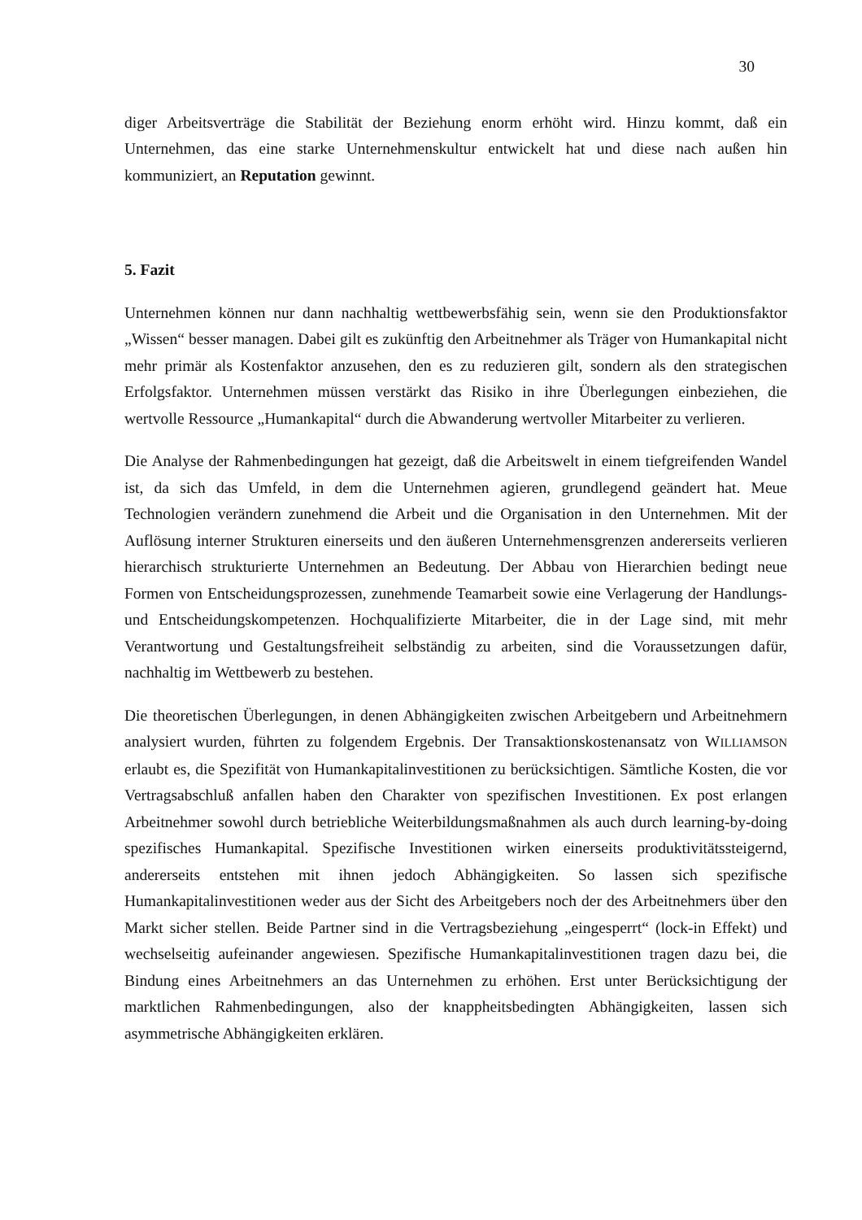30
diger Arbeitsverträge die Stabilität der Beziehung enorm erhöht wird. Hinzu kommt, daß ein Unternehmen, das eine starke Unternehmenskultur entwickelt hat und diese nach außen hin kommuniziert, an Reputation gewinnt.
5. Fazit
Unternehmen können nur dann nachhaltig wettbewerbsfähig sein, wenn sie den Produktionsfaktor „Wissen“ besser managen. Dabei gilt es zukünftig den Arbeitnehmer als Träger von Humankapital nicht mehr primär als Kostenfaktor anzusehen, den es zu reduzieren gilt, sondern als den strategischen Erfolgsfaktor. Unternehmen müssen verstärkt das Risiko in ihre Überlegungen einbeziehen, die wertvolle Ressource „Humankapital“ durch die Abwanderung wertvoller Mitarbeiter zu verlieren.
Die Analyse der Rahmenbedingungen hat gezeigt, daß die Arbeitswelt in einem tiefgreifenden Wandel ist, da sich das Umfeld, in dem die Unternehmen agieren, grundlegend geändert hat. Meue Technologien verändern zunehmend die Arbeit und die Organisation in den Unternehmen. Mit der Auflösung interner Strukturen einerseits und den äußeren Unternehmensgrenzen andererseits verlieren hierarchisch strukturierte Unternehmen an Bedeutung. Der Abbau von Hierarchien bedingt neue Formen von Entscheidungsprozessen, zunehmende Teamarbeit sowie eine Verlagerung der Handlungs- und Entscheidungskompetenzen. Hochqualifizierte Mitarbeiter, die in der Lage sind, mit mehr Verantwortung und Gestaltungsfreiheit selbständig zu arbeiten, sind die Voraussetzungen dafür, nachhaltig im Wettbewerb zu bestehen.
Die theoretischen Überlegungen, in denen Abhängigkeiten zwischen Arbeitgebern und Arbeitnehmern analysiert wurden, führten zu folgendem Ergebnis. Der Transaktionskostenansatz von WILLIAMSON erlaubt es, die Spezifität von Humankapitalinvestitionen zu berücksichtigen. Sämtliche Kosten, die vor Vertragsabschluß anfallen haben den Charakter von spezifischen Investitionen. Ex post erlangen Arbeitnehmer sowohl durch betriebliche Weiterbildungsmaßnahmen als auch durch learning-by-doing spezifisches Humankapital. Spezifische Investitionen wirken einerseits produktivitätssteigernd, andererseits entstehen mit ihnen jedoch Abhängigkeiten. So lassen sich spezifische Humankapitalinvestitionen weder aus der Sicht des Arbeitgebers noch der des Arbeitnehmers über den Markt sicher stellen. Beide Partner sind in die Vertragsbeziehung „eingesperrt“ (lock-in Effekt) und wechselseitig aufeinander angewiesen. Spezifische Humankapitalinvestitionen tragen dazu bei, die Bindung eines Arbeitnehmers an das Unternehmen zu erhöhen. Erst unter Berücksichtigung der marktlichen Rahmenbedingungen, also der knappheitsbedingten Abhängigkeiten, lassen sich asymmetrische Abhängigkeiten erklären.